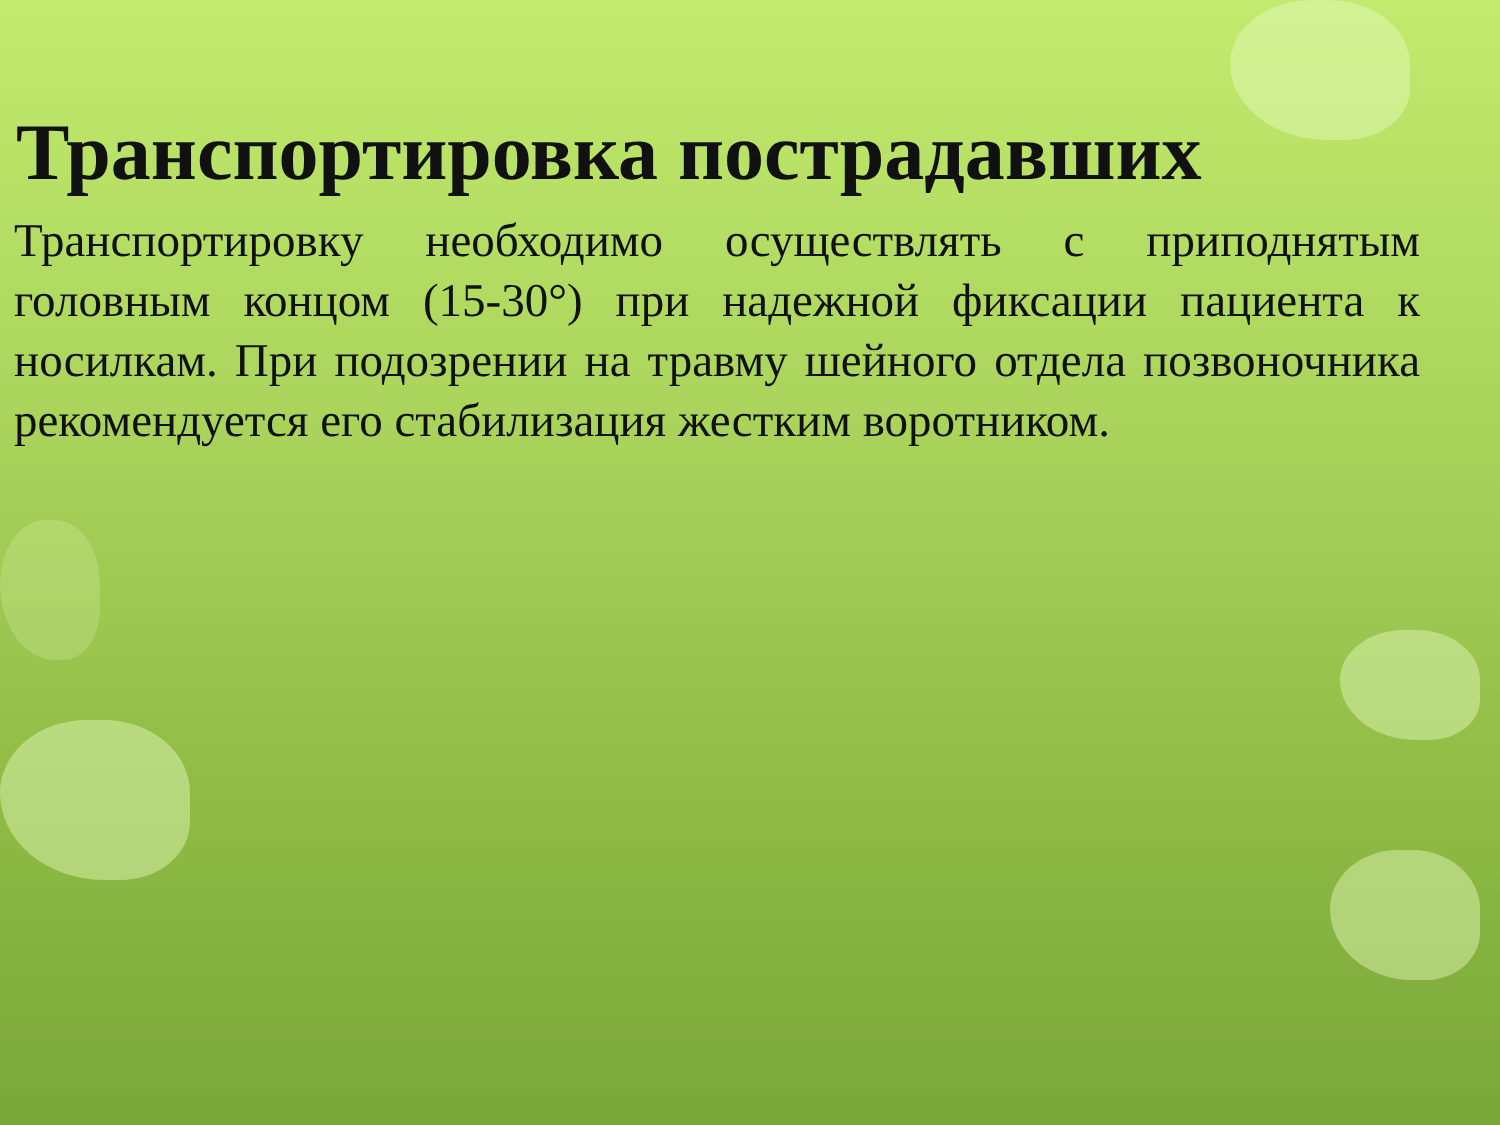Транспортировка пострадавших
Транспортировку необходимо осуществлять с приподнятым головным концом (15-30°) при надежной фиксации пациента к носилкам. При подозрении на травму шейного отдела позвоночника рекомендуется его стабилизация жестким воротником.